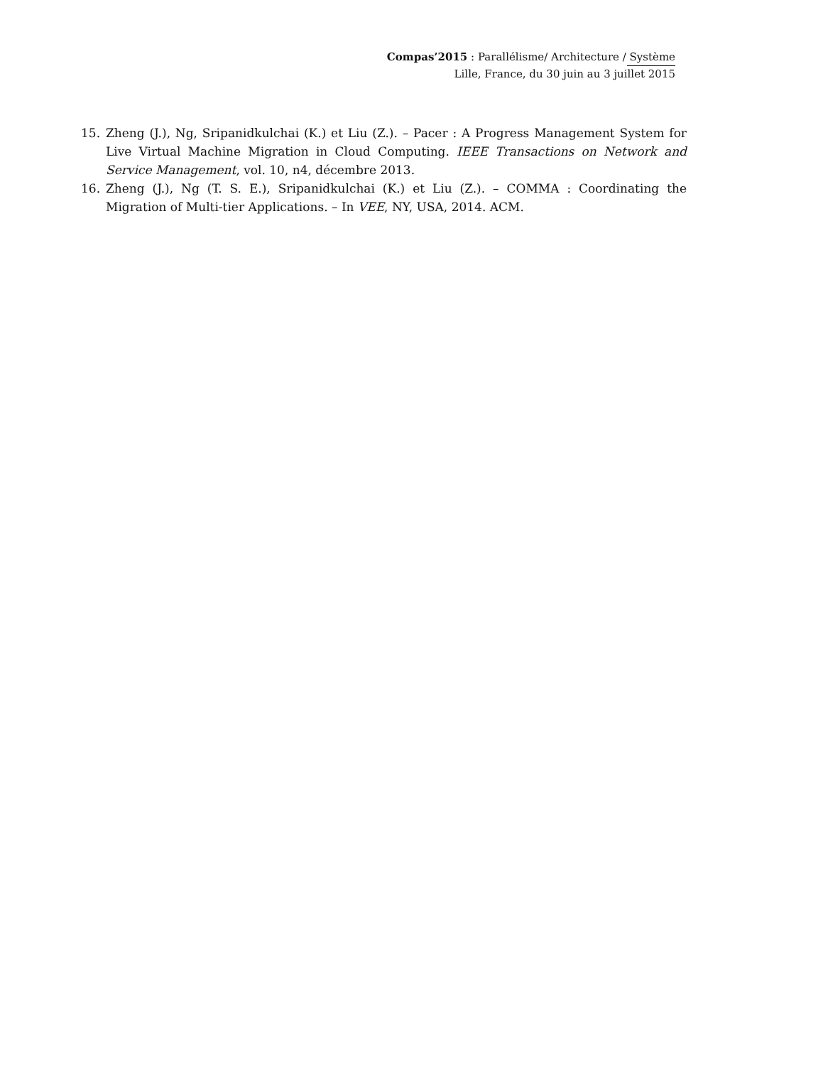Compas’2015 : Parallélisme/ Architecture / Système
Lille, France, du 30 juin au 3 juillet 2015
15. Zheng (J.), Ng, Sripanidkulchai (K.) et Liu (Z.). – Pacer : A Progress Management System for Live Virtual Machine Migration in Cloud Computing. IEEE Transactions on Network and Service Management, vol. 10, n4, décembre 2013.
16. Zheng (J.), Ng (T. S. E.), Sripanidkulchai (K.) et Liu (Z.). – COMMA : Coordinating the Migration of Multi-tier Applications. – In VEE, NY, USA, 2014. ACM.